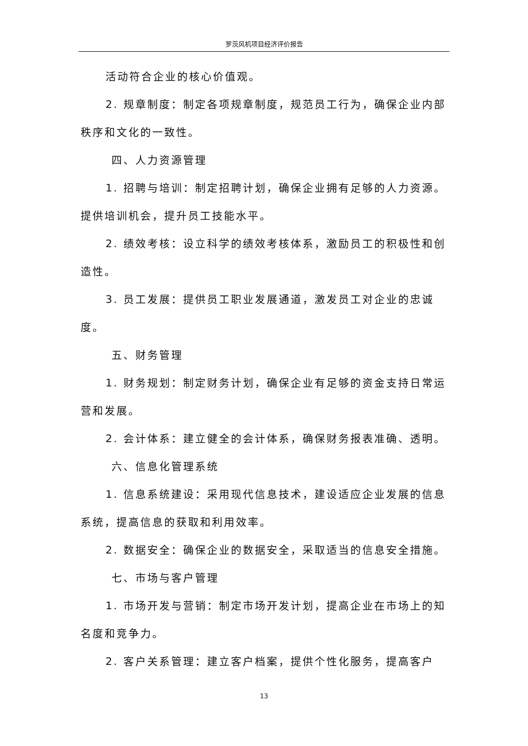罗茨风机项目经济评价报告
活动符合企业的核心价值观。
2. 规章制度：制定各项规章制度，规范员工行为，确保企业内部秩序和文化的一致性。
四、人力资源管理
1. 招聘与培训：制定招聘计划，确保企业拥有足够的人力资源。提供培训机会，提升员工技能水平。
2. 绩效考核：设立科学的绩效考核体系，激励员工的积极性和创造性。
3. 员工发展：提供员工职业发展通道，激发员工对企业的忠诚度。
五、财务管理
1. 财务规划：制定财务计划，确保企业有足够的资金支持日常运营和发展。
2. 会计体系：建立健全的会计体系，确保财务报表准确、透明。
六、信息化管理系统
1. 信息系统建设：采用现代信息技术，建设适应企业发展的信息系统，提高信息的获取和利用效率。
2. 数据安全：确保企业的数据安全，采取适当的信息安全措施。
七、市场与客户管理
1. 市场开发与营销：制定市场开发计划，提高企业在市场上的知名度和竞争力。
2. 客户关系管理：建立客户档案，提供个性化服务，提高客户
13